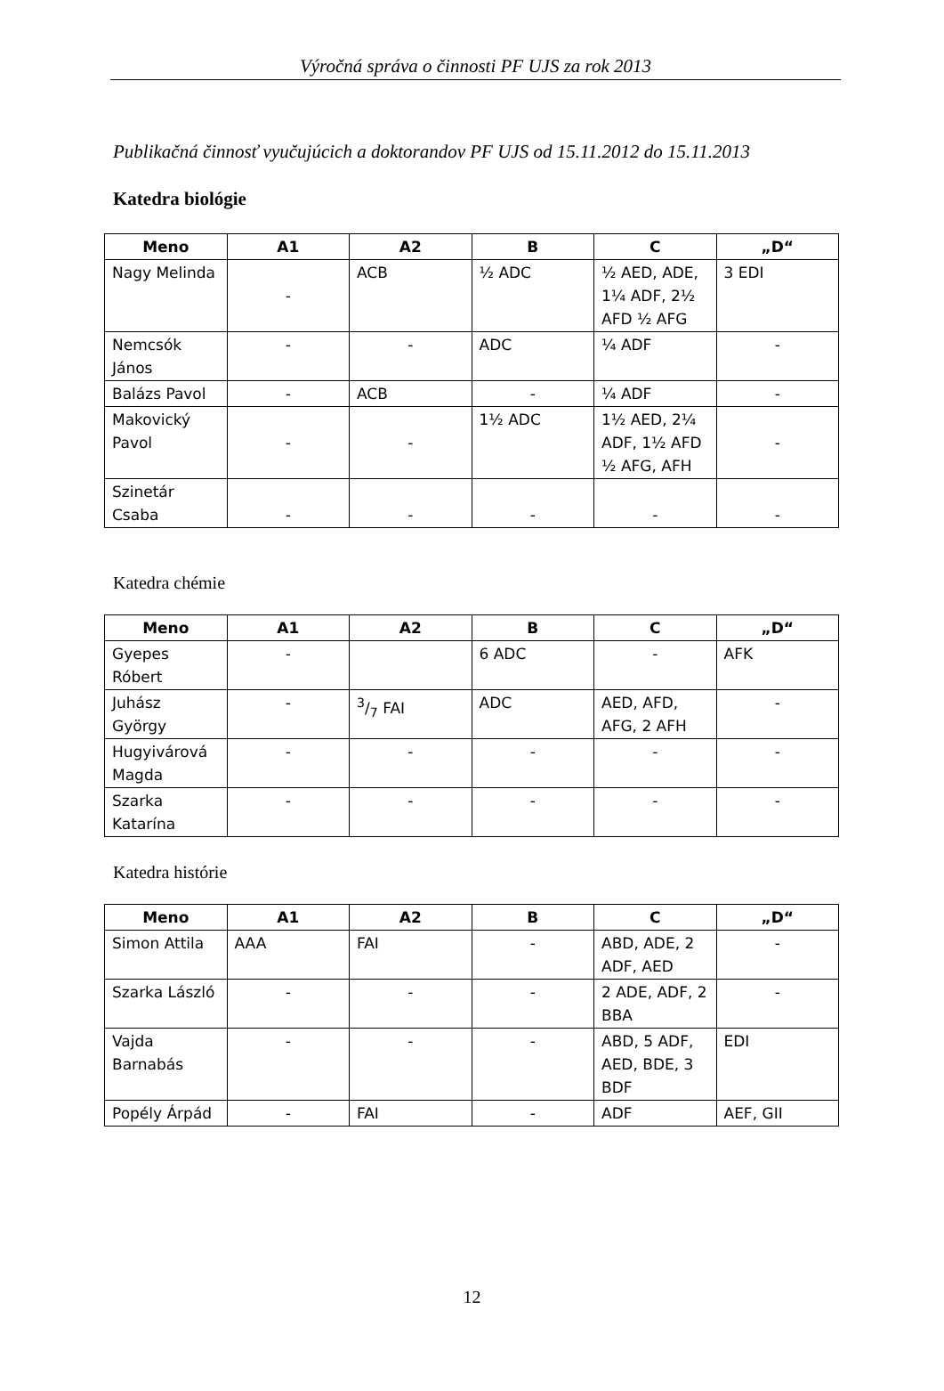Výročná správa o činnosti PF UJS za rok 2013
Publikačná činnosť vyučujúcich a doktorandov PF UJS od 15.11.2012 do 15.11.2013
Katedra biológie
| Meno | A1 | A2 | B | C | „D“ |
| --- | --- | --- | --- | --- | --- |
| Nagy Melinda | - | ACB | ½ ADC | ½ AED, ADE, 1¼ ADF, 2½ AFD ½ AFG | 3 EDI |
| Nemcsók János | - | - | ADC | ¼ ADF | - |
| Balázs Pavol | - | ACB | - | ¼ ADF | - |
| Makovický Pavol | - | - | 1½ ADC | 1½ AED, 2¼ ADF, 1½ AFD ½ AFG, AFH | - |
| Szinetár Csaba | - | - | - | - | - |
Katedra chémie
| Meno | A1 | A2 | B | C | „D“ |
| --- | --- | --- | --- | --- | --- |
| Gyepes Róbert | - | | 6 ADC | - | AFK |
| Juhász György | - | 3/7 FAI | ADC | AED, AFD, AFG, 2 AFH | - |
| Hugyivárová Magda | - | - | - | - | - |
| Szarka Katarína | - | - | - | - | - |
Katedra histórie
| Meno | A1 | A2 | B | C | „D“ |
| --- | --- | --- | --- | --- | --- |
| Simon Attila | AAA | FAI | - | ABD, ADE, 2 ADF, AED | - |
| Szarka László | - | - | - | 2 ADE, ADF, 2 BBA | - |
| Vajda Barnabás | - | - | - | ABD, 5 ADF, AED, BDE, 3 BDF | EDI |
| Popély Árpád | - | FAI | - | ADF | AEF, GII |
12